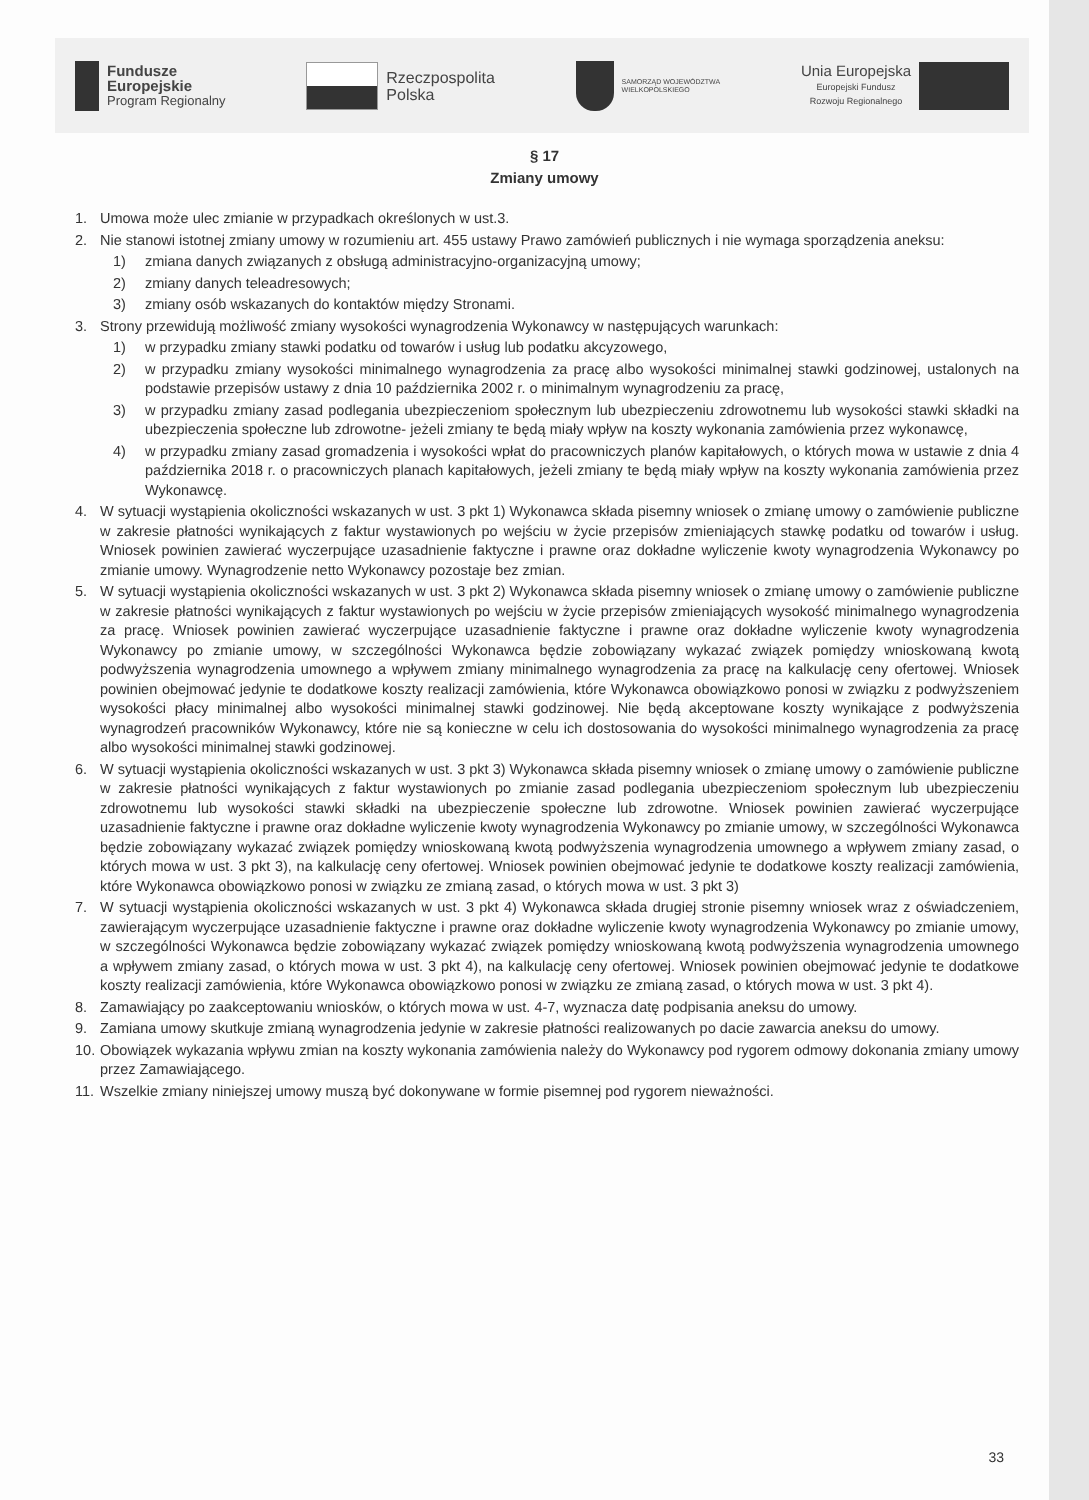Fundusze
Europejskie
Program Regionalny
Rzeczpospolita
Polska
SAMORZĄD WOJEWÓDZTWA
WIELKOPOLSKIEGO
Unia Europejska
Europejski Fundusz
Rozwoju Regionalnego
§ 17
Zmiany umowy
1. Umowa może ulec zmianie w przypadkach określonych w ust.3.
2. Nie stanowi istotnej zmiany umowy w rozumieniu art. 455 ustawy Prawo zamówień publicznych i nie wymaga sporządzenia aneksu:
1) zmiana danych związanych z obsługą administracyjno-organizacyjną umowy;
2) zmiany danych teleadresowych;
3) zmiany osób wskazanych do kontaktów między Stronami.
3. Strony przewidują możliwość zmiany wysokości wynagrodzenia Wykonawcy w następujących warunkach:
1) w przypadku zmiany stawki podatku od towarów i usług lub podatku akcyzowego,
2) w przypadku zmiany wysokości minimalnego wynagrodzenia za pracę albo wysokości minimalnej stawki godzinowej, ustalonych na podstawie przepisów ustawy z dnia 10 października 2002 r. o minimalnym wynagrodzeniu za pracę,
3) w przypadku zmiany zasad podlegania ubezpieczeniom społecznym lub ubezpieczeniu zdrowotnemu lub wysokości stawki składki na ubezpieczenia społeczne lub zdrowotne- jeżeli zmiany te będą miały wpływ na koszty wykonania zamówienia przez wykonawcę,
4) w przypadku zmiany zasad gromadzenia i wysokości wpłat do pracowniczych planów kapitałowych, o których mowa w ustawie z dnia 4 października 2018 r. o pracowniczych planach kapitałowych, jeżeli zmiany te będą miały wpływ na koszty wykonania zamówienia przez Wykonawcę.
4. W sytuacji wystąpienia okoliczności wskazanych w ust. 3 pkt 1) Wykonawca składa pisemny wniosek o zmianę umowy o zamówienie publiczne w zakresie płatności wynikających z faktur wystawionych po wejściu w życie przepisów zmieniających stawkę podatku od towarów i usług. Wniosek powinien zawierać wyczerpujące uzasadnienie faktyczne i prawne oraz dokładne wyliczenie kwoty wynagrodzenia Wykonawcy po zmianie umowy. Wynagrodzenie netto Wykonawcy pozostaje bez zmian.
5. W sytuacji wystąpienia okoliczności wskazanych w ust. 3 pkt 2) Wykonawca składa pisemny wniosek o zmianę umowy o zamówienie publiczne w zakresie płatności wynikających z faktur wystawionych po wejściu w życie przepisów zmieniających wysokość minimalnego wynagrodzenia za pracę. Wniosek powinien zawierać wyczerpujące uzasadnienie faktyczne i prawne oraz dokładne wyliczenie kwoty wynagrodzenia Wykonawcy po zmianie umowy, w szczególności Wykonawca będzie zobowiązany wykazać związek pomiędzy wnioskowaną kwotą podwyższenia wynagrodzenia umownego a wpływem zmiany minimalnego wynagrodzenia za pracę na kalkulację ceny ofertowej. Wniosek powinien obejmować jedynie te dodatkowe koszty realizacji zamówienia, które Wykonawca obowiązkowo ponosi w związku z podwyższeniem wysokości płacy minimalnej albo wysokości minimalnej stawki godzinowej. Nie będą akceptowane koszty wynikające z podwyższenia wynagrodzeń pracowników Wykonawcy, które nie są konieczne w celu ich dostosowania do wysokości minimalnego wynagrodzenia za pracę albo wysokości minimalnej stawki godzinowej.
6. W sytuacji wystąpienia okoliczności wskazanych w ust. 3 pkt 3) Wykonawca składa pisemny wniosek o zmianę umowy o zamówienie publiczne w zakresie płatności wynikających z faktur wystawionych po zmianie zasad podlegania ubezpieczeniom społecznym lub ubezpieczeniu zdrowotnemu lub wysokości stawki składki na ubezpieczenie społeczne lub zdrowotne. Wniosek powinien zawierać wyczerpujące uzasadnienie faktyczne i prawne oraz dokładne wyliczenie kwoty wynagrodzenia Wykonawcy po zmianie umowy, w szczególności Wykonawca będzie zobowiązany wykazać związek pomiędzy wnioskowaną kwotą podwyższenia wynagrodzenia umownego a wpływem zmiany zasad, o których mowa w ust. 3 pkt 3), na kalkulację ceny ofertowej. Wniosek powinien obejmować jedynie te dodatkowe koszty realizacji zamówienia, które Wykonawca obowiązkowo ponosi w związku ze zmianą zasad, o których mowa w ust. 3 pkt 3)
7. W sytuacji wystąpienia okoliczności wskazanych w ust. 3 pkt 4) Wykonawca składa drugiej stronie pisemny wniosek wraz z oświadczeniem, zawierającym wyczerpujące uzasadnienie faktyczne i prawne oraz dokładne wyliczenie kwoty wynagrodzenia Wykonawcy po zmianie umowy, w szczególności Wykonawca będzie zobowiązany wykazać związek pomiędzy wnioskowaną kwotą podwyższenia wynagrodzenia umownego a wpływem zmiany zasad, o których mowa w ust. 3 pkt 4), na kalkulację ceny ofertowej. Wniosek powinien obejmować jedynie te dodatkowe koszty realizacji zamówienia, które Wykonawca obowiązkowo ponosi w związku ze zmianą zasad, o których mowa w ust. 3 pkt 4).
8. Zamawiający po zaakceptowaniu wniosków, o których mowa w ust. 4-7, wyznacza datę podpisania aneksu do umowy.
9. Zamiana umowy skutkuje zmianą wynagrodzenia jedynie w zakresie płatności realizowanych po dacie zawarcia aneksu do umowy.
10.
Obowiązek wykazania wpływu zmian na koszty wykonania zamówienia należy do Wykonawcy pod rygorem odmowy dokonania zmiany umowy przez Zamawiającego.
11.
Wszelkie zmiany niniejszej umowy muszą być dokonywane w formie pisemnej pod rygorem nieważności.
33